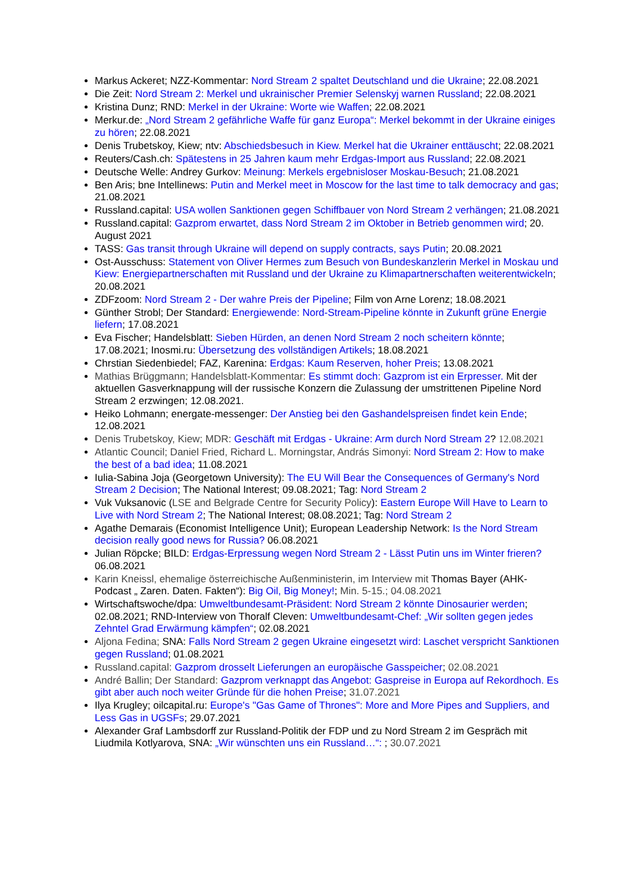Markus Ackeret; NZZ-Kommentar: Nord Stream 2 spaltet Deutschland und die Ukraine; 22.08.2021
Die Zeit: Nord Stream 2: Merkel und ukrainischer Premier Selenskyj warnen Russland; 22.08.2021
Kristina Dunz; RND: Merkel in der Ukraine: Worte wie Waffen; 22.08.2021
Merkur.de: „Nord Stream 2 gefährliche Waffe für ganz Europa“: Merkel bekommt in der Ukraine einiges zu hören; 22.08.2021
Denis Trubetskoy, Kiew; ntv: Abschiedsbesuch in Kiew. Merkel hat die Ukrainer enttäuscht; 22.08.2021
Reuters/Cash.ch: Spätestens in 25 Jahren kaum mehr Erdgas-Import aus Russland; 22.08.2021
Deutsche Welle: Andrey Gurkov: Meinung: Merkels ergebnisloser Moskau-Besuch; 21.08.2021
Ben Aris; bne Intellinews: Putin and Merkel meet in Moscow for the last time to talk democracy and gas; 21.08.2021
Russland.capital: USA wollen Sanktionen gegen Schiffbauer von Nord Stream 2 verhängen; 21.08.2021
Russland.capital: Gazprom erwartet, dass Nord Stream 2 im Oktober in Betrieb genommen wird; 20. August 2021
TASS: Gas transit through Ukraine will depend on supply contracts, says Putin; 20.08.2021
Ost-Ausschuss: Statement von Oliver Hermes zum Besuch von Bundeskanzlerin Merkel in Moskau und Kiew: Energiepartnerschaften mit Russland und der Ukraine zu Klimapartnerschaften weiterentwickeln; 20.08.2021
ZDFzoom: Nord Stream 2 - Der wahre Preis der Pipeline; Film von Arne Lorenz; 18.08.2021
Günther Strobl; Der Standard: Energiewende: Nord-Stream-Pipeline könnte in Zukunft grüne Energie liefern; 17.08.2021
Eva Fischer; Handelsblatt: Sieben Hürden, an denen Nord Stream 2 noch scheitern könnte; 17.08.2021; Inosmi.ru: Übersetzung des vollständigen Artikels; 18.08.2021
Chrstian Siedenbiedel; FAZ, Karenina: Erdgas: Kaum Reserven, hoher Preis; 13.08.2021
Mathias Brüggmann; Handelsblatt-Kommentar: Es stimmt doch: Gazprom ist ein Erpresser. Mit der aktuellen Gasverknappung will der russische Konzern die Zulassung der umstrittenen Pipeline Nord Stream 2 erzwingen; 12.08.2021.
Heiko Lohmann; energate-messenger: Der Anstieg bei den Gashandelspreisen findet kein Ende; 12.08.2021
Denis Trubetskoy, Kiew; MDR: Geschäft mit Erdgas - Ukraine: Arm durch Nord Stream 2? 12.08.2021
Atlantic Council; Daniel Fried, Richard L. Morningstar, András Simonyi: Nord Stream 2: How to make the best of a bad idea; 11.08.2021
Iulia-Sabina Joja (Georgetown University): The EU Will Bear the Consequences of Germany's Nord Stream 2 Decision; The National Interest; 09.08.2021; Tag: Nord Stream 2
Vuk Vuksanovic (LSE and Belgrade Centre for Security Policy): Eastern Europe Will Have to Learn to Live with Nord Stream 2; The National Interest; 08.08.2021; Tag: Nord Stream 2
Agathe Demarais (Economist Intelligence Unit); European Leadership Network: Is the Nord Stream decision really good news for Russia? 06.08.2021
Julian Röpcke; BILD: Erdgas-Erpressung wegen Nord Stream 2 - Lässt Putin uns im Winter frieren? 06.08.2021
Karin Kneissl, ehemalige österreichische Außenministerin, im Interview mit Thomas Bayer (AHK-Podcast „ Zaren. Daten. Fakten“): Big Oil, Big Money!; Min. 5-15.; 04.08.2021
Wirtschaftswoche/dpa: Umweltbundesamt-Präsident: Nord Stream 2 könnte Dinosaurier werden; 02.08.2021; RND-Interview von Thoralf Cleven: Umweltbundesamt-Chef: „Wir sollten gegen jedes Zehntel Grad Erwärmung kämpfen“; 02.08.2021
Aljona Fedina; SNA: Falls Nord Stream 2 gegen Ukraine eingesetzt wird: Laschet verspricht Sanktionen gegen Russland; 01.08.2021
Russland.capital: Gazprom drosselt Lieferungen an europäische Gasspeicher; 02.08.2021
André Ballin; Der Standard: Gazprom verknappt das Angebot: Gaspreise in Europa auf Rekordhoch. Es gibt aber auch noch weiter Gründe für die hohen Preise; 31.07.2021
Ilya Krugley; oilcapital.ru: Europe's "Gas Game of Thrones": More and More Pipes and Suppliers, and Less Gas in UGSFs; 29.07.2021
Alexander Graf Lambsdorff zur Russland-Politik der FDP und zu Nord Stream 2 im Gespräch mit Liudmila Kotlyarova, SNA: „Wir wünschten uns ein Russland…“: ; 30.07.2021